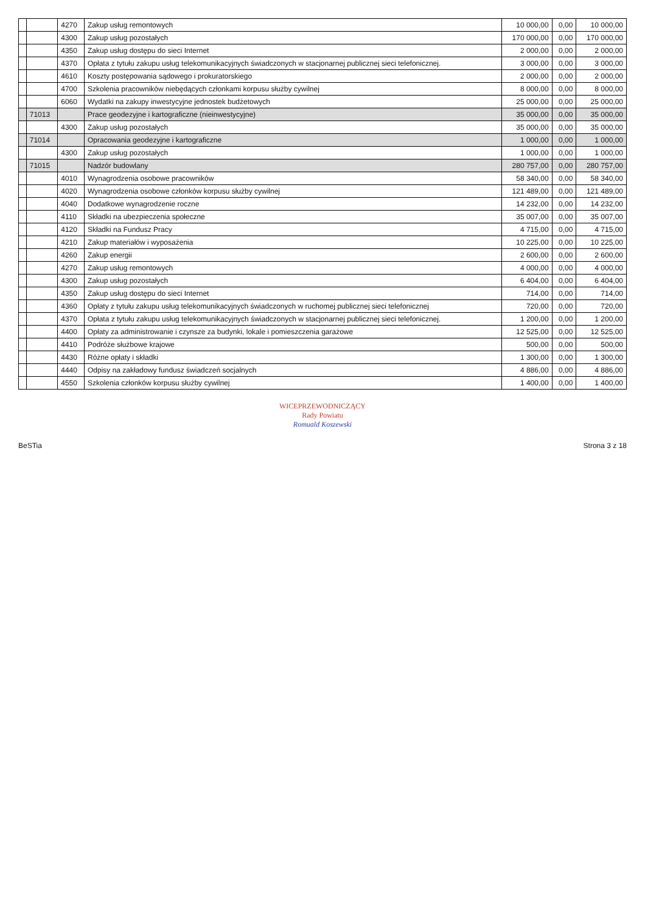| | | 4270 | Zakup usług remontowych | 10 000,00 | 0,00 | 10 000,00 |
| | | 4300 | Zakup usług pozostałych | 170 000,00 | 0,00 | 170 000,00 |
| | | 4350 | Zakup usług dostępu do sieci Internet | 2 000,00 | 0,00 | 2 000,00 |
| | | 4370 | Opłata z tytułu zakupu usług telekomunikacyjnych świadczonych w stacjonarnej publicznej sieci telefonicznej. | 3 000,00 | 0,00 | 3 000,00 |
| | | 4610 | Koszty postępowania sądowego i prokuratorskiego | 2 000,00 | 0,00 | 2 000,00 |
| | | 4700 | Szkolenia pracowników niebędących członkami korpusu służby cywilnej | 8 000,00 | 0,00 | 8 000,00 |
| | | 6060 | Wydatki na zakupy inwestycyjne jednostek budżetowych | 25 000,00 | 0,00 | 25 000,00 |
| | 71013 | | Prace geodezyjne i kartograficzne (nieinwestycyjne) | 35 000,00 | 0,00 | 35 000,00 |
| | | 4300 | Zakup usług pozostałych | 35 000,00 | 0,00 | 35 000,00 |
| | 71014 | | Opracowania geodezyjne i kartograficzne | 1 000,00 | 0,00 | 1 000,00 |
| | | 4300 | Zakup usług pozostałych | 1 000,00 | 0,00 | 1 000,00 |
| | 71015 | | Nadzór budowlany | 280 757,00 | 0,00 | 280 757,00 |
| | | 4010 | Wynagrodzenia osobowe pracowników | 58 340,00 | 0,00 | 58 340,00 |
| | | 4020 | Wynagrodzenia osobowe członków korpusu służby cywilnej | 121 489,00 | 0,00 | 121 489,00 |
| | | 4040 | Dodatkowe wynagrodzenie roczne | 14 232,00 | 0,00 | 14 232,00 |
| | | 4110 | Składki na ubezpieczenia społeczne | 35 007,00 | 0,00 | 35 007,00 |
| | | 4120 | Składki na Fundusz Pracy | 4 715,00 | 0,00 | 4 715,00 |
| | | 4210 | Zakup materiałów i wyposażenia | 10 225,00 | 0,00 | 10 225,00 |
| | | 4260 | Zakup energii | 2 600,00 | 0,00 | 2 600,00 |
| | | 4270 | Zakup usług remontowych | 4 000,00 | 0,00 | 4 000,00 |
| | | 4300 | Zakup usług pozostałych | 6 404,00 | 0,00 | 6 404,00 |
| | | 4350 | Zakup usług dostępu do sieci Internet | 714,00 | 0,00 | 714,00 |
| | | 4360 | Opłaty z tytułu zakupu usług telekomunikacyjnych świadczonych w ruchomej publicznej sieci telefonicznej | 720,00 | 0,00 | 720,00 |
| | | 4370 | Opłata z tytułu zakupu usług telekomunikacyjnych świadczonych w stacjonarnej publicznej sieci telefonicznej. | 1 200,00 | 0,00 | 1 200,00 |
| | | 4400 | Opłaty za administrowanie i czynsze za budynki, lokale i pomieszczenia garażowe | 12 525,00 | 0,00 | 12 525,00 |
| | | 4410 | Podróże służbowe krajowe | 500,00 | 0,00 | 500,00 |
| | | 4430 | Różne opłaty i składki | 1 300,00 | 0,00 | 1 300,00 |
| | | 4440 | Odpisy na zakładowy fundusz świadczeń socjalnych | 4 886,00 | 0,00 | 4 886,00 |
| | | 4550 | Szkolenia członków korpusu służby cywilnej | 1 400,00 | 0,00 | 1 400,00 |
WICEPRZEWODNICZĄCY
Rady Powiatu
Romuald Koszewski
BeSTia Strona 3 z 18